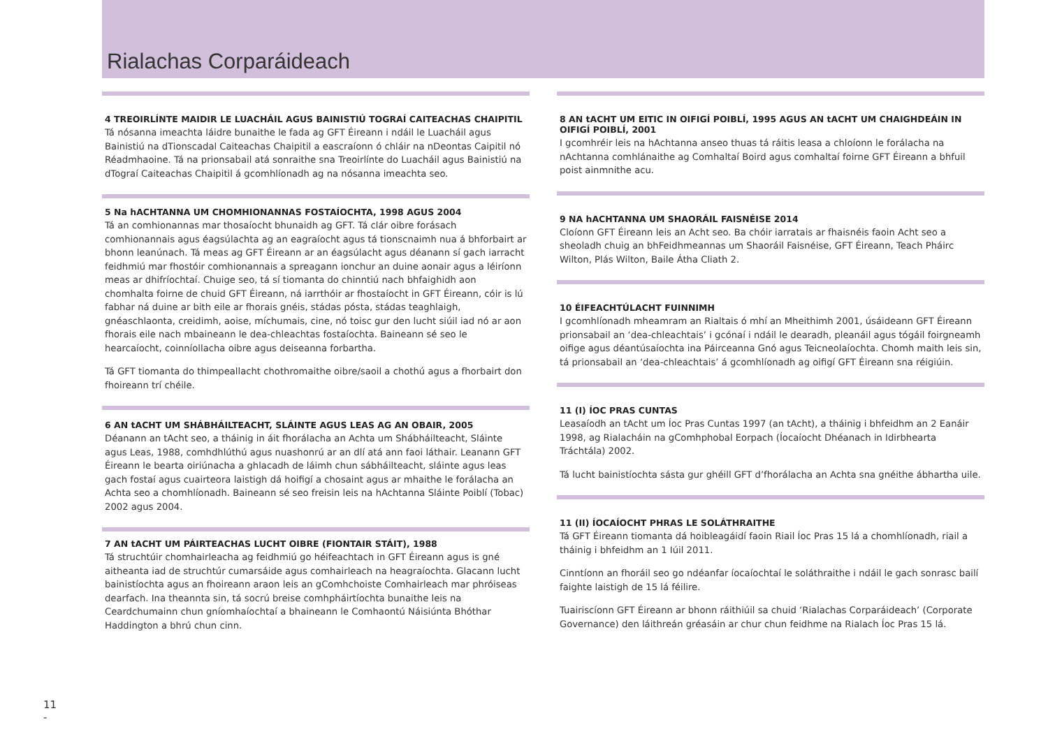Rialachas Corparáideach
4 TREOIRLÍNTE MAIDIR LE LUACHÁIL AGUS BAINISTIÚ TOGRAÍ CAITEACHAS CHAIPITIL
Tá nósanna imeachta láidre bunaithe le fada ag GFT Éireann i ndáil le Luacháil agus Bainistiú na dTionscadal Caiteachas Chaipitil a eascraíonn ó chláir na nDeontas Caipitil nó Réadmhaoine. Tá na prionsabail atá sonraithe sna Treoirlínte do Luacháil agus Bainistiú na dTograí Caiteachas Chaipitil á gcomhlíonadh ag na nósanna imeachta seo.
5 Na hACHTANNA UM CHOMHIONANNAS FOSTAÍOCHTA, 1998 AGUS 2004
Tá an comhionannas mar thosaíocht bhunaidh ag GFT. Tá clár oibre forásach comhionannais agus éagsúlachta ag an eagraíocht agus tá tionscnaimh nua á bhforbairt ar bhonn leanúnach. Tá meas ag GFT Éireann ar an éagsúlacht agus déanann sí gach iarracht feidhmiú mar fhostóir comhionannais a spreagann ionchur an duine aonair agus a léiríonn meas ar dhifríochtaí. Chuige seo, tá sí tiomanta do chinntiú nach bhfaighidh aon chomhalta foirne de chuid GFT Éireann, ná iarrthóir ar fhostaíocht in GFT Éireann, cóir is lú fabhar ná duine ar bith eile ar fhorais gnéis, stádas pósta, stádas teaghlaigh, gnéaschlaonta, creidimh, aoise, míchumais, cine, nó toisc gur den lucht siúil iad nó ar aon fhorais eile nach mbaineann le dea-chleachtas fostaíochta. Baineann sé seo le hearcaíocht, coinníollacha oibre agus deiseanna forbartha.
Tá GFT tiomanta do thimpeallacht chothromaithe oibre/saoil a chothú agus a fhorbairt don fhoireann trí chéile.
6 AN tACHT UM SHÁBHÁILTEACHT, SLÁINTE AGUS LEAS AG AN OBAIR, 2005
Déanann an tAcht seo, a tháinig in áit fhorálacha an Achta um Shábháilteacht, Sláinte agus Leas, 1988, comhdhlúthú agus nuashonrú ar an dlí atá ann faoi láthair. Leanann GFT Éireann le bearta oiriúnacha a ghlacadh de láimh chun sábháilteacht, sláinte agus leas gach fostaí agus cuairteora laistigh dá hoifigí a chosaint agus ar mhaithe le forálacha an Achta seo a chomhlíonadh. Baineann sé seo freisin leis na hAchtanna Sláinte Poiblí (Tobac) 2002 agus 2004.
7 AN tACHT UM PÁIRTEACHAS LUCHT OIBRE (FIONTAIR STÁIT), 1988
Tá struchtúir chomhairleacha ag feidhmiú go héifeachtach in GFT Éireann agus is gné aitheanta iad de struchtúr cumarsáide agus comhairleach na heagraíochta. Glacann lucht bainistíochta agus an fhoireann araon leis an gComhchoiste Comhairleach mar phróiseas dearfach. Ina theannta sin, tá socrú breise comhpháirtíochta bunaithe leis na Ceardchumainn chun gníomhaíochtaí a bhaineann le Comhaontú Náisiúnta Bhóthar Haddington a bhrú chun cinn.
8 AN tACHT UM EITIC IN OIFIGÍ POIBLÍ, 1995 AGUS AN tACHT UM CHAIGHDEÁIN IN OIFIGÍ POIBLÍ, 2001
I gcomhréir leis na hAchtanna anseo thuas tá ráitis leasa a chloíonn le forálacha na nAchtanna comhlánaithe ag Comhaltaí Boird agus comhaltaí foirne GFT Éireann a bhfuil poist ainmnithe acu.
9 NA hACHTANNA UM SHAORÁIL FAISNÉISE 2014
Cloíonn GFT Éireann leis an Acht seo. Ba chóir iarratais ar fhaisnéis faoin Acht seo a sheoladh chuig an bhFeidhmeannas um Shaoráil Faisnéise, GFT Éireann, Teach Pháirc Wilton, Plás Wilton, Baile Átha Cliath 2.
10 ÉIFEACHTÚLACHT FUINNIMH
I gcomhlíonadh mheamram an Rialtais ó mhí an Mheithimh 2001, úsáideann GFT Éireann prionsabail an ‘dea-chleachtais’ i gcónaí i ndáil le dearadh, pleanáil agus tógáil foirgneamh oifige agus déantúsaíochta ina Páirceanna Gnó agus Teicneolaíochta. Chomh maith leis sin, tá prionsabail an ‘dea-chleachtais’ á gcomhlíonadh ag oifigí GFT Éireann sna réigiúin.
11 (I) ÍOC PRAS CUNTAS
Leasaíodh an tAcht um Íoc Pras Cuntas 1997 (an tAcht), a tháinig i bhfeidhm an 2 Eanáir 1998, ag Rialacháin na gComhphobal Eorpach (Íocaíocht Dhéanach in Idirbhearta Tráchtála) 2002.
Tá lucht bainistíochta sásta gur ghéill GFT d’fhorálacha an Achta sna gnéithe ábhartha uile.
11 (II) ÍOCAÍOCHT PHRAS LE SOLÁTHRAITHE
Tá GFT Éireann tiomanta dá hoibleagáidí faoin Riail Íoc Pras 15 lá a chomhlíonadh, riail a tháinig i bhfeidhm an 1 Iúil 2011.
Cinntíonn an fhoráil seo go ndéanfar íocaíochtaí le soláthraithe i ndáil le gach sonrasc bailí faighte laistigh de 15 lá féilire.
Tuairiscíonn GFT Éireann ar bhonn ráithiúil sa chuid ‘Rialachas Corparáideach’ (Corporate Governance) den láithreán gréasáin ar chur chun feidhme na Rialach Íoc Pras 15 lá.
11
-